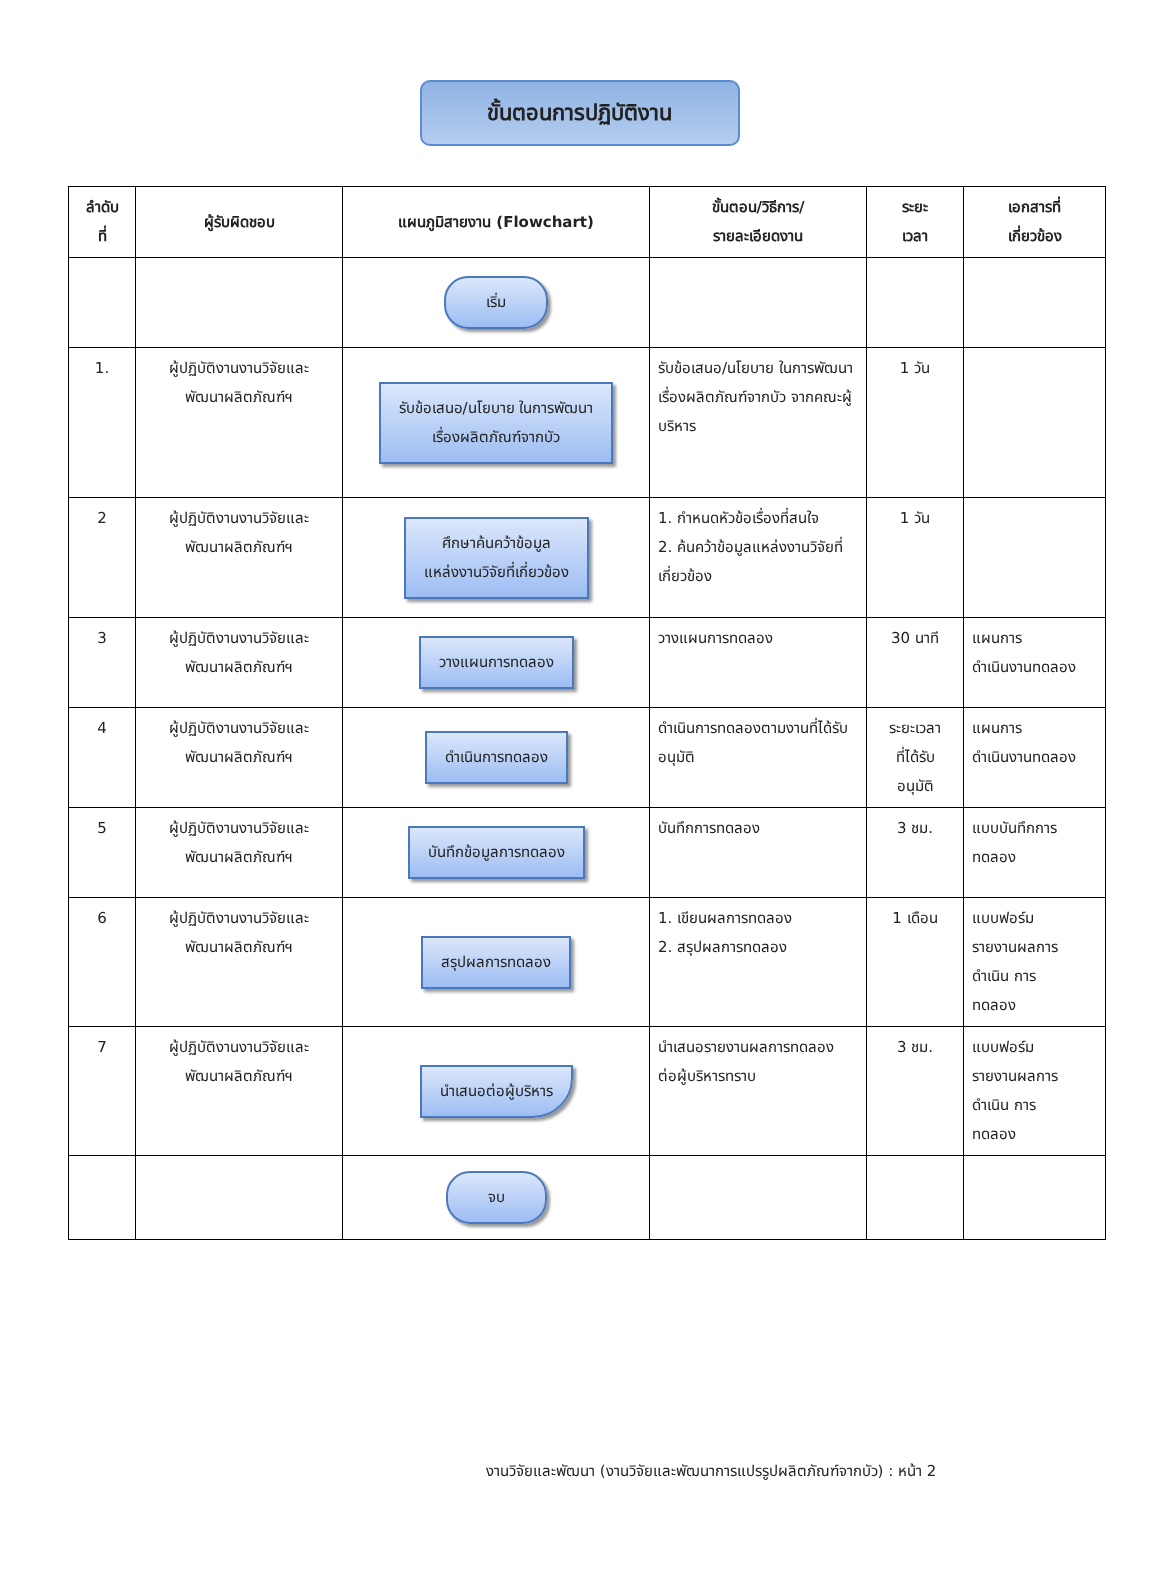ขั้นตอนการปฏิบัติงาน
| ลำดับ ที่ | ผู้รับผิดชอบ | แผนภูมิสายงาน (Flowchart) | ขั้นตอน/วิธีการ/ รายละเอียดงาน | ระยะ เวลา | เอกสารที่ เกี่ยวข้อง |
| --- | --- | --- | --- | --- | --- |
| | | เริ่ม | | | |
| 1. | ผู้ปฏิบัติงานงานวิจัยและ พัฒนาผลิตภัณฑ์ฯ | รับข้อเสนอ/นโยบาย ในการพัฒนา เรื่องผลิตภัณฑ์จากบัว | รับข้อเสนอ/นโยบาย ในการพัฒนาเรื่องผลิตภัณฑ์จากบัว จากคณะผู้บริหาร | 1 วัน | |
| 2 | ผู้ปฏิบัติงานงานวิจัยและ พัฒนาผลิตภัณฑ์ฯ | ศึกษาค้นคว้าข้อมูล แหล่งงานวิจัยที่เกี่ยวข้อง | 1. กำหนดหัวข้อเรื่องที่สนใจ 2. ค้นคว้าข้อมูลแหล่งงานวิจัยที่เกี่ยวข้อง | 1 วัน | |
| 3 | ผู้ปฏิบัติงานงานวิจัยและ พัฒนาผลิตภัณฑ์ฯ | วางแผนการทดลอง | วางแผนการทดลอง | 30 นาที | แผนการ ดำเนินงานทดลอง |
| 4 | ผู้ปฏิบัติงานงานวิจัยและ พัฒนาผลิตภัณฑ์ฯ | ดำเนินการทดลอง | ดำเนินการทดลองตามงานที่ได้รับอนุมัติ | ระยะเวลา ที่ได้รับ อนุมัติ | แผนการ ดำเนินงานทดลอง |
| 5 | ผู้ปฏิบัติงานงานวิจัยและ พัฒนาผลิตภัณฑ์ฯ | บันทึกข้อมูลการทดลอง | บันทึกการทดลอง | 3 ชม. | แบบบันทึกการ ทดลอง |
| 6 | ผู้ปฏิบัติงานงานวิจัยและ พัฒนาผลิตภัณฑ์ฯ | สรุปผลการทดลอง | 1. เขียนผลการทดลอง 2. สรุปผลการทดลอง | 1 เดือน | แบบฟอร์ม รายงานผลการ ดำเนิน การ ทดลอง |
| 7 | ผู้ปฏิบัติงานงานวิจัยและ พัฒนาผลิตภัณฑ์ฯ | นำเสนอต่อผู้บริหาร | นำเสนอรายงานผลการทดลอง ต่อผู้บริหารทราบ | 3 ชม. | แบบฟอร์ม รายงานผลการ ดำเนิน การ ทดลอง |
| | | จบ | | | |
งานวิจัยและพัฒนา (งานวิจัยและพัฒนาการแปรรูปผลิตภัณฑ์จากบัว) : หน้า 2